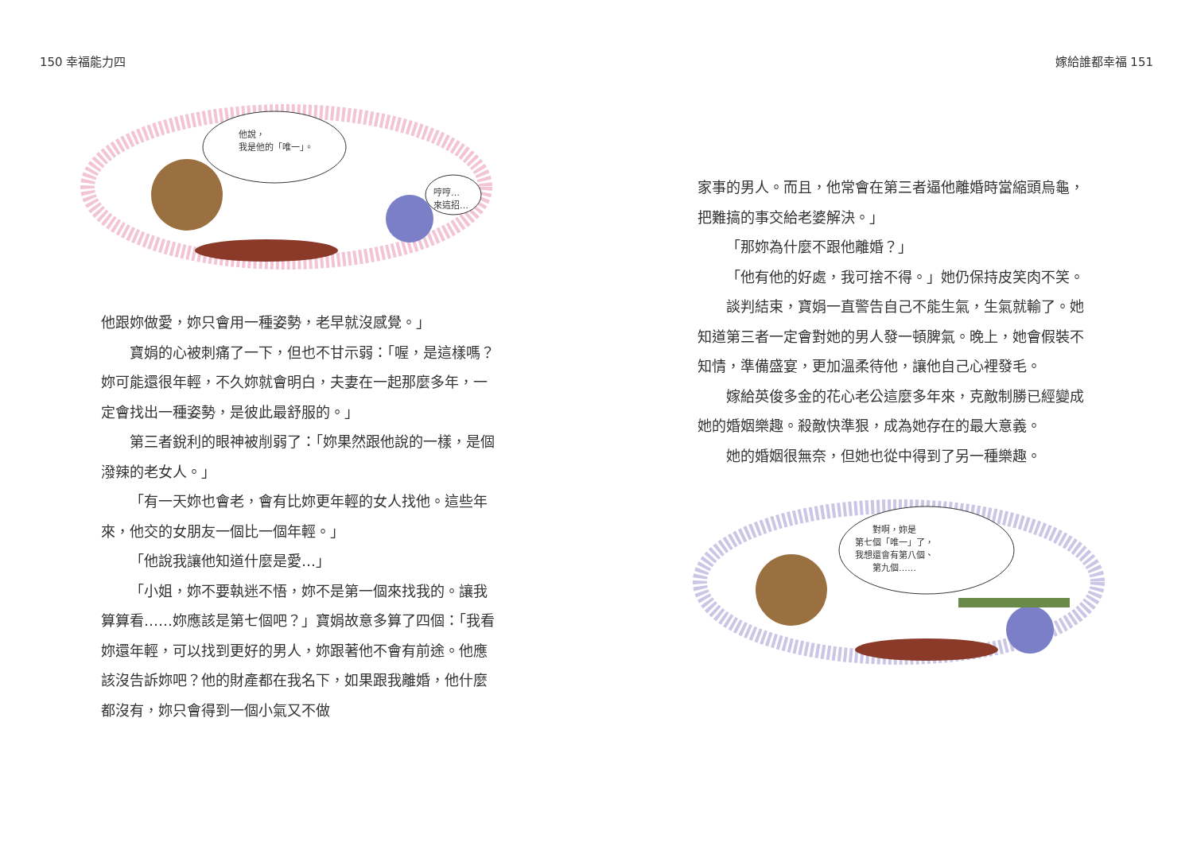150 幸福能力四
他說，
我是他的「唯一」。
哼哼…
來這招…
他跟妳做愛，妳只會用一種姿勢，老早就沒感覺。」
寶娟的心被刺痛了一下，但也不甘示弱：「喔，是這樣嗎？妳可能還很年輕，不久妳就會明白，夫妻在一起那麼多年，一定會找出一種姿勢，是彼此最舒服的。」
第三者銳利的眼神被削弱了：「妳果然跟他說的一樣，是個潑辣的老女人。」
「有一天妳也會老，會有比妳更年輕的女人找他。這些年來，他交的女朋友一個比一個年輕。」
「他說我讓他知道什麼是愛…」
「小姐，妳不要執迷不悟，妳不是第一個來找我的。讓我算算看……妳應該是第七個吧？」寶娟故意多算了四個：「我看妳還年輕，可以找到更好的男人，妳跟著他不會有前途。他應該沒告訴妳吧？他的財產都在我名下，如果跟我離婚，他什麼都沒有，妳只會得到一個小氣又不做
嫁給誰都幸福 151
家事的男人。而且，他常會在第三者逼他離婚時當縮頭烏龜，把難搞的事交給老婆解決。」
「那妳為什麼不跟他離婚？」
「他有他的好處，我可捨不得。」她仍保持皮笑肉不笑。
談判結束，寶娟一直警告自己不能生氣，生氣就輸了。她知道第三者一定會對她的男人發一頓脾氣。晚上，她會假裝不知情，準備盛宴，更加溫柔待他，讓他自己心裡發毛。
嫁給英俊多金的花心老公這麼多年來，克敵制勝已經變成她的婚姻樂趣。殺敵快準狠，成為她存在的最大意義。
她的婚姻很無奈，但她也從中得到了另一種樂趣。
對啊，妳是
第七個「唯一」了，
我想還會有第八個、
第九個……